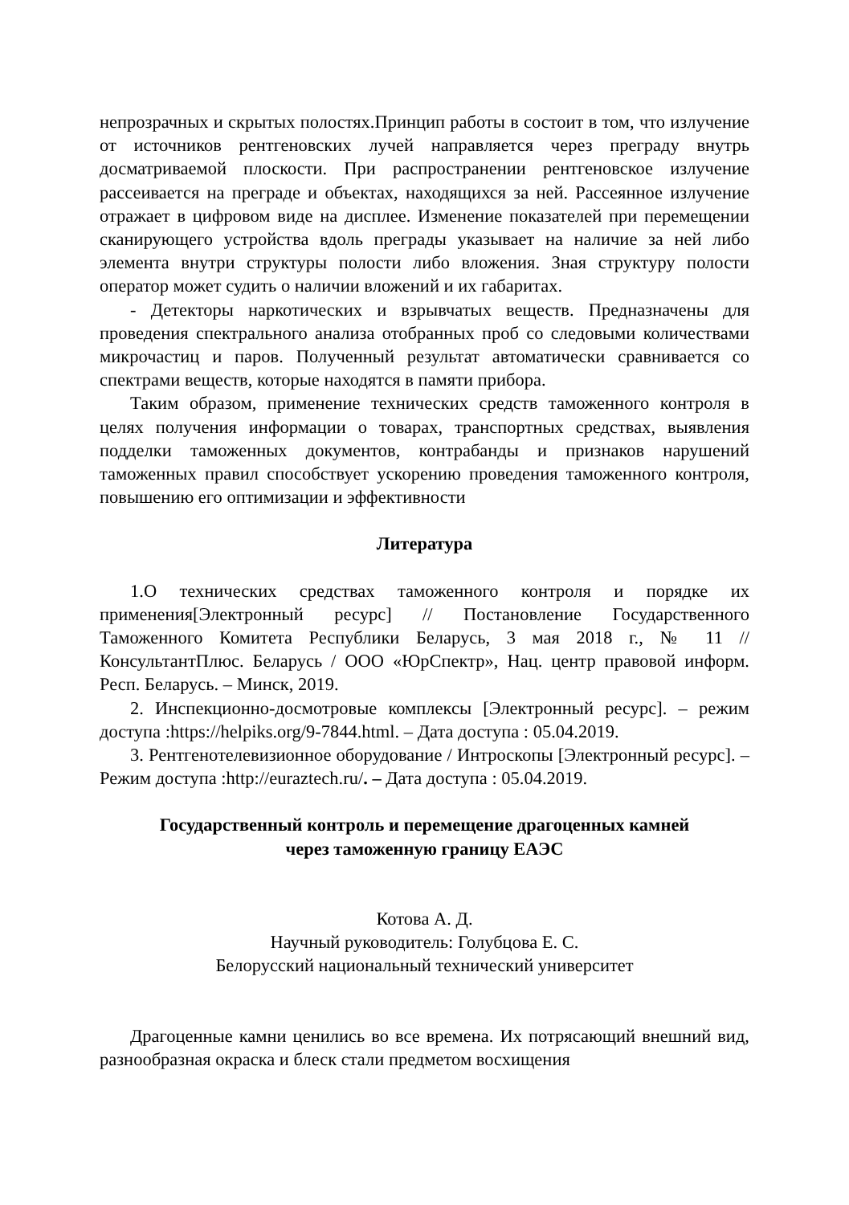непрозрачных и скрытых полостях.Принцип работы в состоит в том, что излучение от источников рентгеновских лучей направляется через преграду внутрь досматриваемой плоскости. При распространении рентгеновское излучение рассеивается на преграде и объектах, находящихся за ней. Рассеянное излучение отражает в цифровом виде на дисплее. Изменение показателей при перемещении сканирующего устройства вдоль преграды указывает на наличие за ней либо элемента внутри структуры полости либо вложения. Зная структуру полости оператор может судить о наличии вложений и их габаритах.
- Детекторы наркотических и взрывчатых веществ. Предназначены для проведения спектрального анализа отобранных проб со следовыми количествами микрочастиц и паров. Полученный результат автоматически сравнивается со спектрами веществ, которые находятся в памяти прибора.
Таким образом, применение технических средств таможенного контроля в целях получения информации о товарах, транспортных средствах, выявления подделки таможенных документов, контрабанды и признаков нарушений таможенных правил способствует ускорению проведения таможенного контроля, повышению его оптимизации и эффективности
Литература
1.О технических средствах таможенного контроля и порядке их применения[Электронный ресурс] // Постановление Государственного Таможенного Комитета Республики Беларусь, 3 мая 2018 г., № 11 //КонсультантПлюс. Беларусь / ООО «ЮрСпектр», Нац. центр правовой информ. Респ. Беларусь. – Минск, 2019.
2. Инспекционно-досмотровые комплексы [Электронный ресурс]. – режим доступа :https://helpiks.org/9-7844.html. – Дата доступа : 05.04.2019.
3. Рентгенотелевизионное оборудование / Интроскопы [Электронный ресурс]. – Режим доступа :http://euraztech.ru/. – Дата доступа : 05.04.2019.
Государственный контроль и перемещение драгоценных камней
через таможенную границу ЕАЭС
Котова А. Д.
Научный руководитель: Голубцова Е. С.
Белорусский национальный технический университет
Драгоценные камни ценились во все времена. Их потрясающий внешний вид, разнообразная окраска и блеск стали предметом восхищения